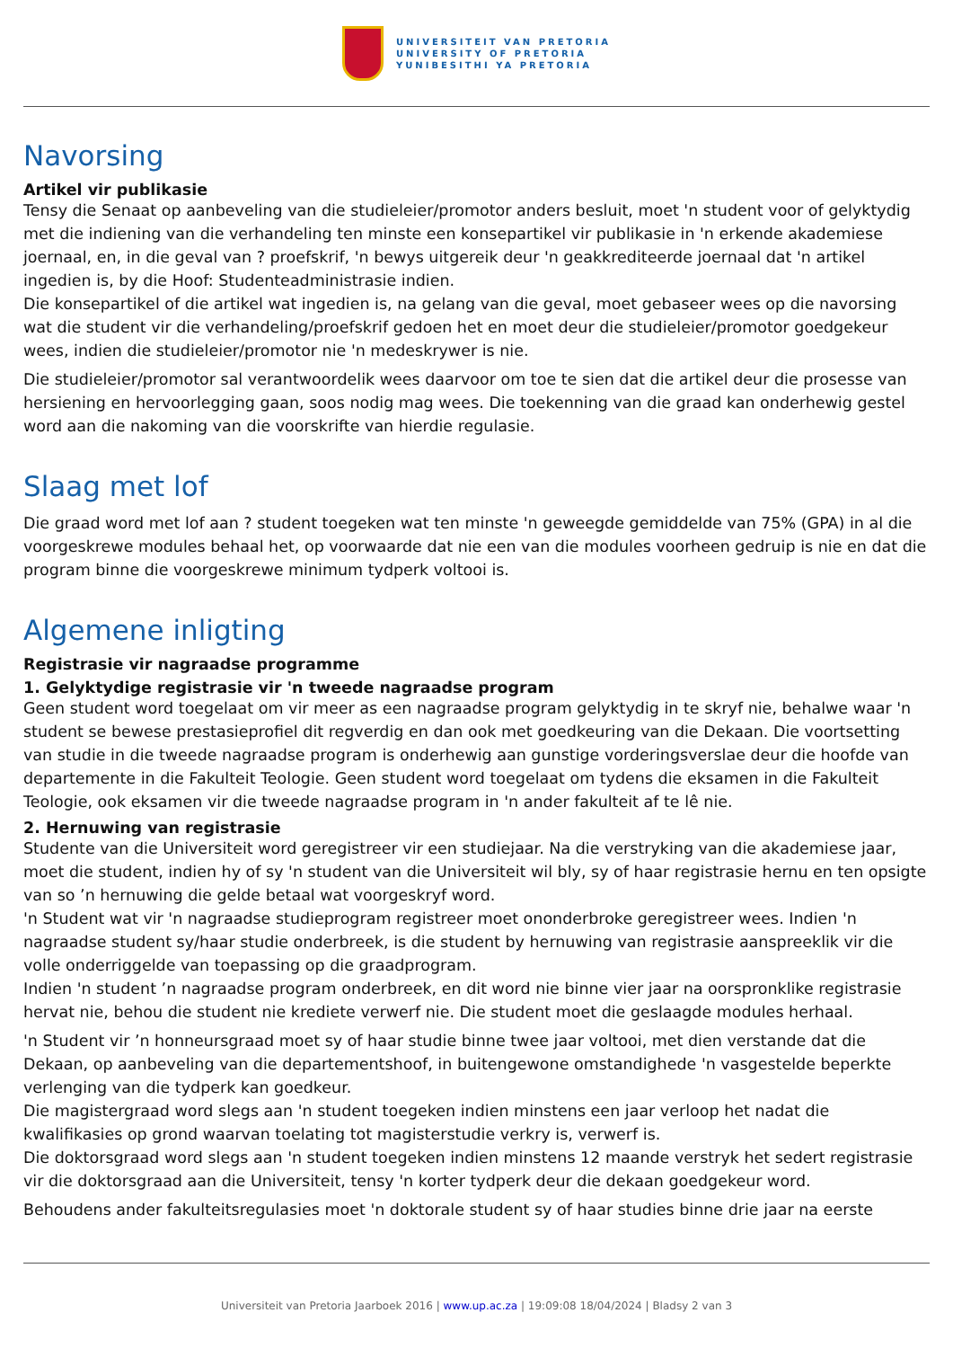UNIVERSITEIT VAN PRETORIA
UNIVERSITY OF PRETORIA
YUNIBESITHI YA PRETORIA
Navorsing
Artikel vir publikasie
Tensy die Senaat op aanbeveling van die studieleier/promotor anders besluit, moet 'n student voor of gelyktydig met die indiening van die verhandeling ten minste een konsepartikel vir publikasie in 'n erkende akademiese joernaal, en, in die geval van ? proefskrif, 'n bewys uitgereik deur 'n geakkrediteerde joernaal dat 'n artikel ingedien is, by die Hoof: Studenteadministrasie indien.
Die konsepartikel of die artikel wat ingedien is, na gelang van die geval, moet gebaseer wees op die navorsing wat die student vir die verhandeling/proefskrif gedoen het en moet deur die studieleier/promotor goedgekeur wees, indien die studieleier/promotor nie 'n medeskrywer is nie.
Die studieleier/promotor sal verantwoordelik wees daarvoor om toe te sien dat die artikel deur die prosesse van hersiening en hervoorlegging gaan, soos nodig mag wees. Die toekenning van die graad kan onderhewig gestel word aan die nakoming van die voorskrifte van hierdie regulasie.
Slaag met lof
Die graad word met lof aan ? student toegeken wat ten minste 'n geweegde gemiddelde van 75% (GPA) in al die voorgeskrewe modules behaal het, op voorwaarde dat nie een van die modules voorheen gedruip is nie en dat die program binne die voorgeskrewe minimum tydperk voltooi is.
Algemene inligting
Registrasie vir nagraadse programme
1. Gelyktydige registrasie vir 'n tweede nagraadse program
Geen student word toegelaat om vir meer as een nagraadse program gelyktydig in te skryf nie, behalwe waar 'n student se bewese prestasieprofiel dit regverdig en dan ook met goedkeuring van die Dekaan. Die voortsetting van studie in die tweede nagraadse program is onderhewig aan gunstige vorderingsverslae deur die hoofde van departemente in die Fakulteit Teologie. Geen student word toegelaat om tydens die eksamen in die Fakulteit Teologie, ook eksamen vir die tweede nagraadse program in 'n ander fakulteit af te lê nie.
2. Hernuwing van registrasie
Studente van die Universiteit word geregistreer vir een studiejaar. Na die verstryking van die akademiese jaar, moet die student, indien hy of sy 'n student van die Universiteit wil bly, sy of haar registrasie hernu en ten opsigte van so ’n hernuwing die gelde betaal wat voorgeskryf word.
'n Student wat vir 'n nagraadse studieprogram registreer moet ononderbroke geregistreer wees. Indien 'n nagraadse student sy/haar studie onderbreek, is die student by hernuwing van registrasie aanspreeklik vir die volle onderriggelde van toepassing op die graadprogram.
Indien 'n student ’n nagraadse program onderbreek, en dit word nie binne vier jaar na oorspronklike registrasie hervat nie, behou die student nie krediete verwerf nie. Die student moet die geslaagde modules herhaal.
'n Student vir ’n honneursgraad moet sy of haar studie binne twee jaar voltooi, met dien verstande dat die Dekaan, op aanbeveling van die departementshoof, in buitengewone omstandighede 'n vasgestelde beperkte verlenging van die tydperk kan goedkeur.
Die magistergraad word slegs aan 'n student toegeken indien minstens een jaar verloop het nadat die kwalifikasies op grond waarvan toelating tot magisterstudie verkry is, verwerf is.
Die doktorsgraad word slegs aan 'n student toegeken indien minstens 12 maande verstryk het sedert registrasie vir die doktorsgraad aan die Universiteit, tensy 'n korter tydperk deur die dekaan goedgekeur word.
Behoudens ander fakulteitsregulasies moet 'n doktorale student sy of haar studies binne drie jaar na eerste
Universiteit van Pretoria Jaarboek 2016 | www.up.ac.za | 19:09:08 18/04/2024 | Bladsy 2 van 3